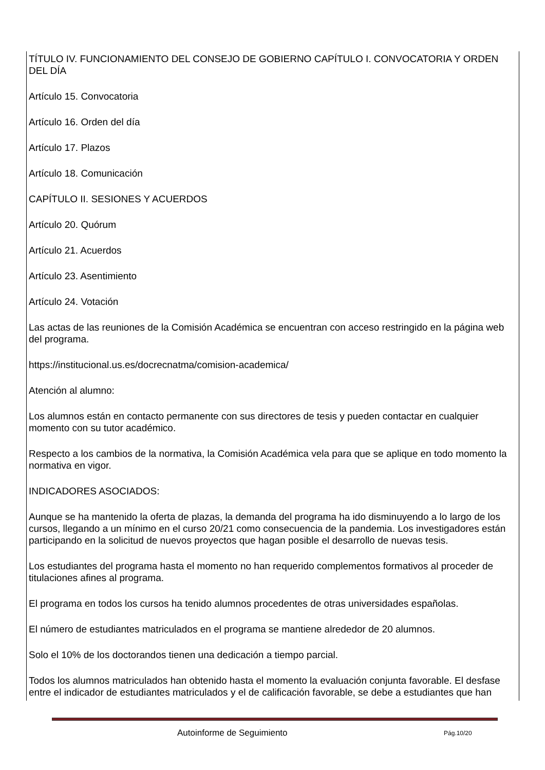TÍTULO IV. FUNCIONAMIENTO DEL CONSEJO DE GOBIERNO CAPÍTULO I. CONVOCATORIA Y ORDEN DEL DÍA
Artículo 15. Convocatoria
Artículo 16. Orden del día
Artículo 17. Plazos
Artículo 18. Comunicación
CAPÍTULO II. SESIONES Y ACUERDOS
Artículo 20. Quórum
Artículo 21. Acuerdos
Artículo 23. Asentimiento
Artículo 24. Votación
Las actas de las reuniones de la Comisión Académica se encuentran con acceso restringido en la página web del programa.
https://institucional.us.es/docrecnatma/comision-academica/
Atención al alumno:
Los alumnos están en contacto permanente con sus directores de tesis y pueden contactar en cualquier momento con su tutor académico.
Respecto a los cambios de la normativa, la Comisión Académica vela para que se aplique en todo momento la normativa en vigor.
INDICADORES ASOCIADOS:
Aunque se ha mantenido la oferta de plazas, la demanda del programa ha ido disminuyendo a lo largo de los cursos, llegando a un mínimo en el curso 20/21 como consecuencia de la pandemia. Los investigadores están participando en la solicitud de nuevos proyectos que hagan posible el desarrollo de nuevas tesis.
Los estudiantes del programa hasta el momento no han requerido complementos formativos al proceder de titulaciones afines al programa.
El programa en todos los cursos ha tenido alumnos procedentes de otras universidades españolas.
El número de estudiantes matriculados en el programa se mantiene alrededor de 20 alumnos.
Solo el 10% de los doctorandos tienen una dedicación a tiempo parcial.
Todos los alumnos matriculados han obtenido hasta el momento la evaluación conjunta favorable. El desfase entre el indicador de estudiantes matriculados y el de calificación favorable, se debe a estudiantes que han
Autoinforme de Seguimiento Pág.10/20